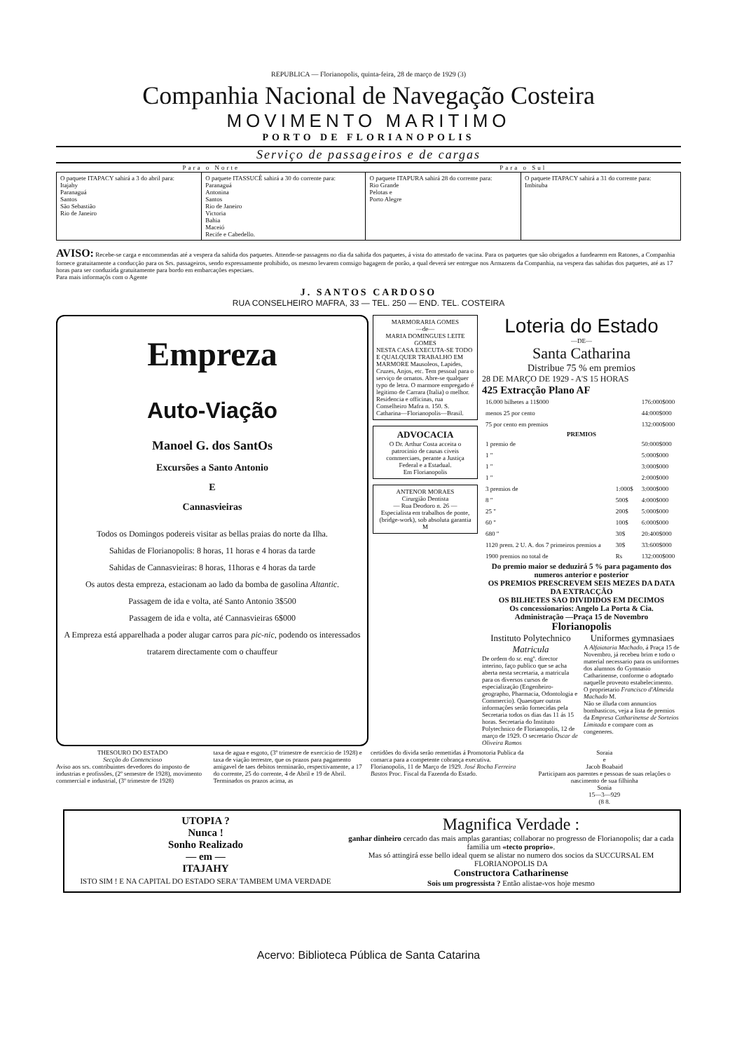REPUBLICA — Florianopolis, quinta-feira, 28 de março de 1929 (3)
Companhia Nacional de Navegação Costeira
MOVIMENTO MARITIMO
PORTO DE FLORIANOPOLIS
Serviço de passageiros e de cargas
| Para o Norte | | Para o Sul | |
| --- | --- | --- | --- |
| O paquete ITAPACY sahirá a 3 do abril para: Itajahy Paranaguá Santos São Sebastião Rio de Janeiro | O paquete ITASSUCÊ sahirá a 30 do corrente para: Paranaguá Antonina Santos Rio de Janeiro Victoria Bahia Maceió Recife e Cabedello. | O paquete ITAPURA sahirá 28 do corrente para: Rio Grande Pelotas e Porto Alegre | O paquete ITAPACY sahirá a 31 do corrente para: Imbituba |
AVISO: Recebe-se carga e encommendas até a vespera da sahida dos paquetes. Attende-se passagens no dia da sahida dos paquetes, á vista do attestado de vacina. Para os paquetes que são obrigados a fundearem em Ratones, a Companhia fornece gratuitamente a conducção para os Srs. passageiros, sendo expressamente prohibido, os mesmo levarem comsigo bagagem de porão, a qual deverá ser entregue nos Armazens da Companhia, na vespera das sahidas dos paquetes, até as 17 horas para ser conduzida gratuitamente para bordo em embarcações especiaes.
Para mais informaçõs com o Agente
J. SANTOS CARDOSO
RUA CONSELHEIRO MAFRA, 33 — TEL. 250 — END. TEL. COSTEIRA
Empreza
Auto-Viação
Manoel G. dos SantOs
Excursões a Santo Antonio
E
Cannasvieiras
Todos os Domingos podereis visitar as bellas praias do norte da Ilha.
Sahidas de Florianopolis: 8 horas, 11 horas e 4 horas da tarde
Sahidas de Cannasvieiras: 8 horas, 11horas e 4 horas da tarde
Os autos desta empreza, estacionam ao lado da bomba de gasolina Altantic.
Passagem de ida e volta, até Santo Antonio 3$500
Passagem de ida e volta, até Cannasvieiras 6$000
A Empreza está apparelhada a poder alugar carros para pic-nic, podendo os interessados tratarem directamente com o chauffeur
MARMORARIA GOMES
—de—
MARIA DOMINGUES LEITE GOMES
NESTA CASA EXECUTA-SE TODO E QUALQUER TRABALHO EM MARMORE Mausoleos, Lapides, Cruzes, Anjos, etc. Tem pessoal para o serviço de ornatos. Abre-se qualquer typo de letra. O marmore empregado é legitimo de Carrara (Italia) o melhor. Residencia e officinas, rua Conselheiro Mafra n. 150. S. Catharina—Florianopolis—Brasil.
ADVOCACIA
O Dr. Arthur Costa acceita o patrocinio de causas civeis commerciaes, perante a Justiça Federal e a Estadual.
Em Florianopolis
ANTENOR MORAES
Cirurgião Dentista
— Rua Deodoro n. 26 —
Especialista em trabalhos de ponte, (bridge-work), sob absoluta garantia
M
Loteria do Estado
—DE—
Santa Catharina
Distribue 75 % em premios
28 DE MARÇO DE 1929 - A'S 15 HORAS
425 Extracção Plano AF
| 16.000 bilhetes a 11$000 | | 176:000$000 |
| menos 25 por cento | | 44:000$000 |
| 75 por cento em premios | | 132:000$000 |
| PREMIOS | | |
| 1 premio de | | 50:000$000 |
| 1 " | | 5:000$000 |
| 1 " | | 3:000$000 |
| 1 " | | 2:000$000 |
| 3 premios de | 1:000$ | 3:000$000 |
| 8 " | 500$ | 4:000$000 |
| 25 " | 200$ | 5:000$000 |
| 60 " | 100$ | 6:000$000 |
| 680 " | 30$ | 20:400$000 |
| 1120 prem. 2 U. A. dos 7 primeiros premios a | 30$ | 33:600$000 |
| 1900 premios no total de | Rs | 132:000$000 |
Do premio maior se deduzirá 5 % para pagamento dos numeros anterior e posterior
OS PREMIOS PRESCREVEM SEIS MEZES DA DATA DA EXTRACÇÃO
OS BILHETES SAO DIVIDIDOS EM DECIMOS
Os concessionarios: Angelo La Porta & Cia.
Administração —Praça 15 de Novembro
Florianopolis
Instituto Polytechnico
Matricula
De ordem do sr. engº. director interino, faço publico que se acha aberta nesta secretaria, a matricula para os diversos cursos de especialização (Engenheiro-geographo, Pharmacia, Odontologia e Commercio). Quaesquer outras informações serão fornecidas pela Secretaria todos os dias das 11 ás 15 horas. Secretaria do Instituto Polytechnico de Florianopolis, 12 de março de 1929. O secretario Oscar de Oliveira Ramos
Uniformes gymnasiaes
A Alfaiataria Machado, á Praça 15 de Novembro, já recebeu brim e todo o material necessario para os uniformes dos alumnos do Gymnasio Catharinense, conforme o adoptado naquelle proveoto estabelecimento.
O proprietario Francisco d'Almeida Machado M.
Não se illuda com annuncios bombasticos, veja a lista de premios da Empresa Catharinense de Sorteios Limitada e compare com as congeneres.
THESOURO DO ESTADO
Secção do Contencioso
Aviso aos srs. contribuintes devedores do imposto de industrias e profissões, (2º semestre de 1928), movimento commercial e industrial, (3º trimestre de 1928)
taxa de agua e esgoto, (3º trimestre de exercicio de 1928) e taxa de viação terrestre, que os prazos para pagamento amigavel de taes debitos terminarão, respectivamente, a 17 do corrente, 25 do corrente, 4 de Abril e 19 de Abril. Terminados os prazos acima, as
certidões do divida serão remettidas á Promotoria Publica da comarca para a competente cobrança executiva. Florianopolis, 11 de Março de 1929. José Rocha Ferreira Bastos Proc. Fiscal da Fazenda do Estado.
Soraia
e
Jacob Boabaid
Participam aos parentes e pessoas de suas relações o nascimento de sua filhinha
Sonia
15—3—929
(8 8.
UTOPIA ?
Nunca !
Sonho Realizado
— em —
ITAJAHY
ISTO SIM ! E NA CAPITAL DO ESTADO SERA' TAMBEM UMA VERDADE
Magnifica Verdade :
ganhar dinheiro cercado das mais amplas garantias; collaborar no progresso de Florianopolis; dar a cada familia um «tecto proprio».
Mas só attingirá esse bello ideal quem se alistar no numero dos socios da SUCCURSAL EM FLORIANOPOLIS DA
Constructora Catharinense
Sois um progressista ? Então alistae-vos hoje mesmo
Acervo: Biblioteca Pública de Santa Catarina